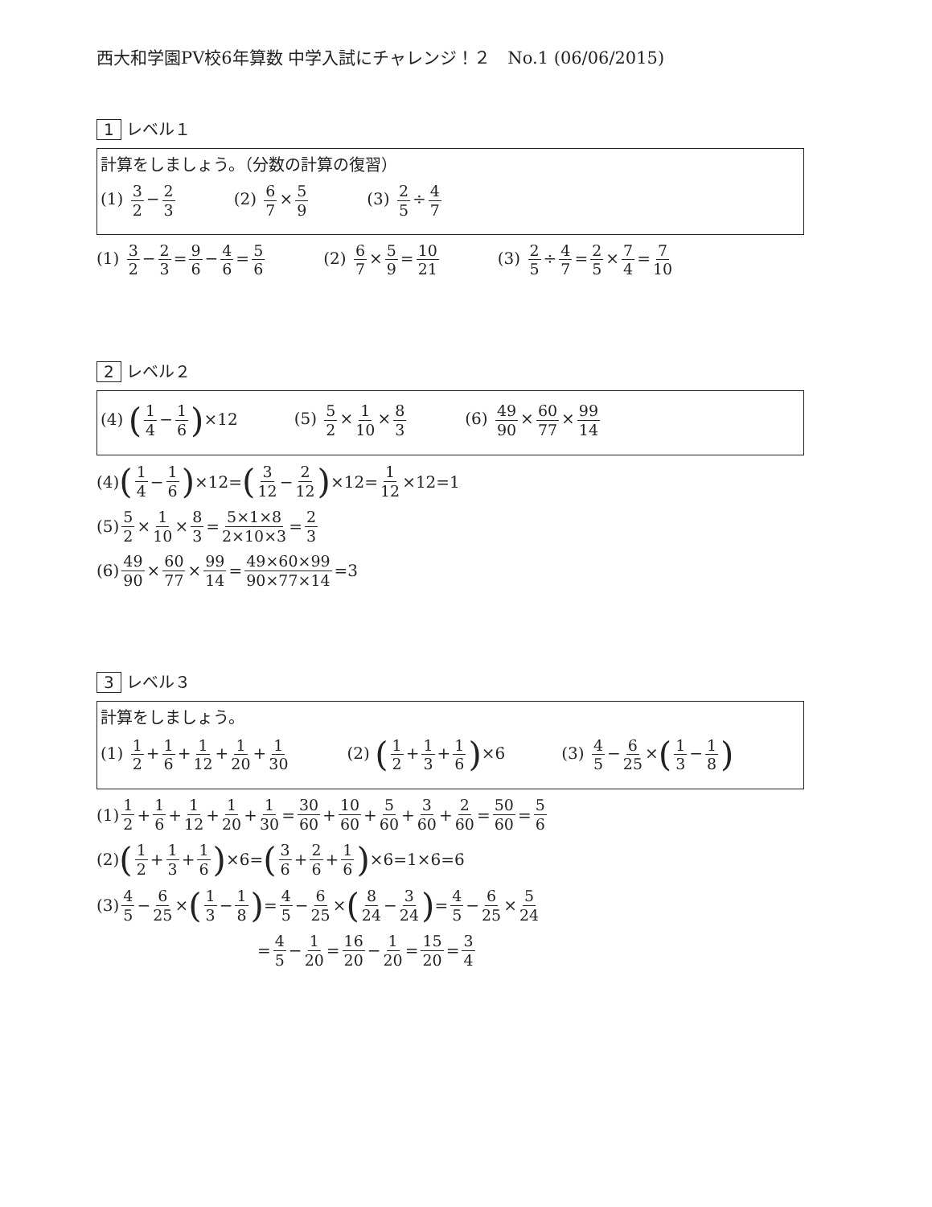西大和学園PV校6年算数 中学入試にチャレンジ！２　No.1 (06/06/2015)
1 レベル１
計算をしましょう。（分数の計算の復習）
(1) 3 2 − 2 3 (2) 6 7 × 5 9 (3) 2 5 ÷ 4 7
(1) 3 2 − 2 3 = 9 6 − 4 6 = 5 6 (2) 6 7 × 5 9 = 10 21 (3) 2 5 ÷ 4 7 = 2 5 × 7 4 = 7 10
2 レベル２
(4) (1 4 − 1 6)×12 (5) 5 2 × 1 10 × 8 3 (6) 49 90 × 60 77 × 99 14
(4) (1 4 − 1 6) ×12= (3 12 − 2 12) ×12= 1 12 ×12=1
(5) 5 2 × 1 10 × 8 3 = 5×1×8 2×10×3 = 2 3
(6) 49 90 × 60 77 × 99 14 = 49×60×99 90×77×14 =3
3 レベル３
計算をしましょう。
(1) 1 2 + 1 6 + 1 12 + 1 20 + 1 30 (2) (1 2 + 1 3 + 1 6)×6 (3) 4 5 − 6 25 ×(1 3 − 1 8)
(1) 1 2 + 1 6 + 1 12 + 1 20 + 1 30 = 30 60 + 10 60 + 5 60 + 3 60 + 2 60 = 50 60 = 5 6
(2) (1 2 + 1 3 + 1 6) ×6= (3 6 + 2 6 + 1 6) ×6=1×6=6
(3) 4 5 − 6 25 × (1 3 − 1 8) = 4 5 − 6 25 × (8 24 − 3 24) = 4 5 − 6 25 × 5 24
= 4 5 − 1 20 = 16 20 − 1 20 = 15 20 = 3 4